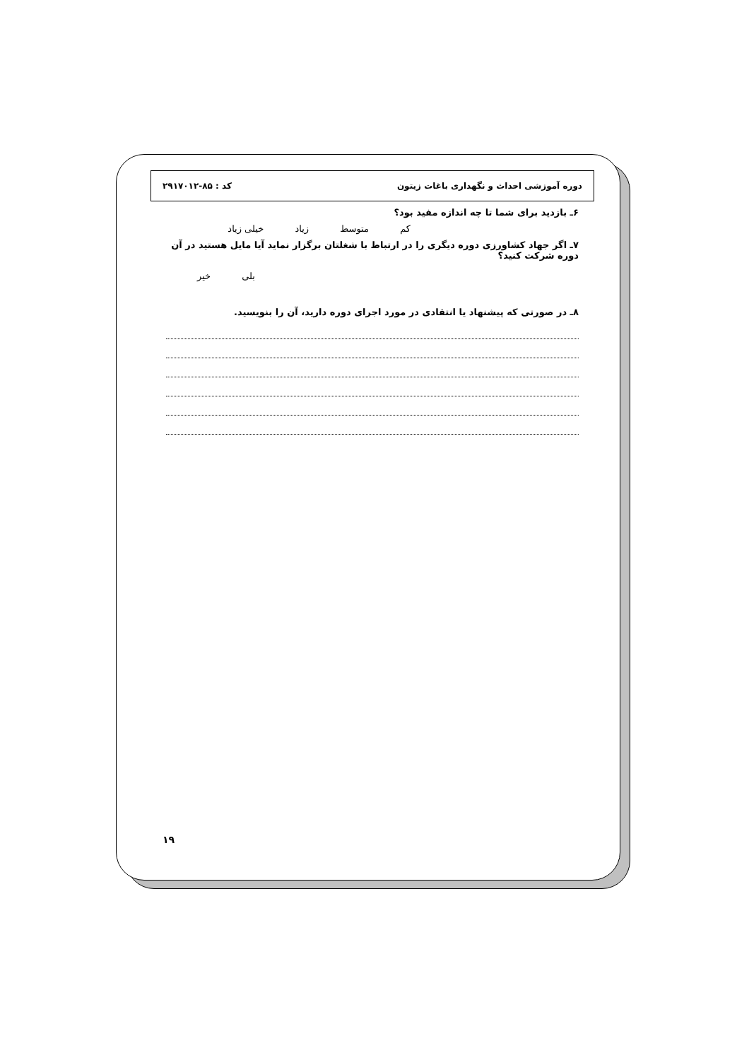دوره آموزشی احداث و نگهداری باغات زیتون کد : ۸۵-۲۹۱۷۰۱۲
۶ـ بازدید برای شما تا چه اندازه مفید بود؟
کم متوسط زیاد خیلی زیاد
۷ـ اگر جهاد کشاورزی دوره دیگری را در ارتباط با شغلتان برگزار نماید آیا مایل هستید در آن دوره شرکت کنید؟
بلی خیر
۸ـ در صورتی که پیشنهاد یا انتقادی در مورد اجرای دوره دارید، آن را بنویسید.
۱۹